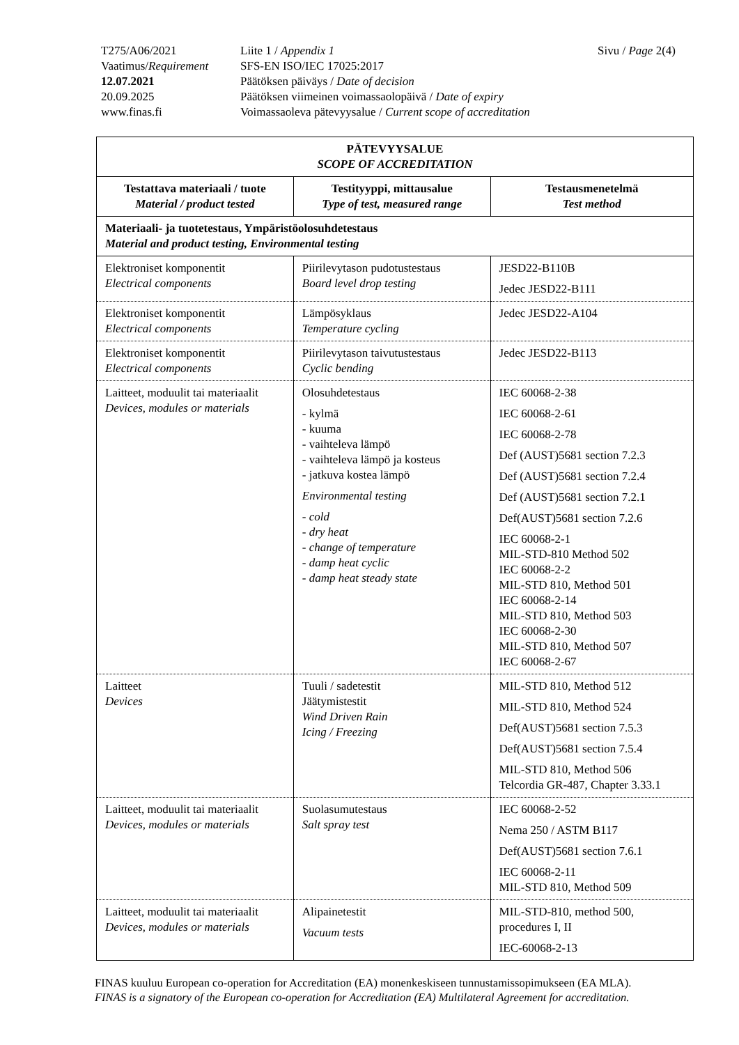| T275/A06/2021 | Liite 1 / Appendix 1 | Sivu / Page 2(4) |
| Vaatimus/ Requirement | SFS-EN ISO/IEC 17025:2017 | |
| 12.07.2021 | Päätöksen päiväys / Date of decision | |
| 20.09.2025 | Päätöksen viimeinen voimassaolopäivä / Date of expiry | |
| www.finas.fi | Voimassaoleva pätevyysalue / Current scope of accreditation | |
| PÄTEVYYSALUE SCOPE OF ACCREDITATION | | |
| --- | --- | --- |
| Testattava materiaali / tuote Material / product tested | Testityyppi, mittausalue Type of test, measured range | Testausmenetelmä Test method |
| Materiaali- ja tuotetestaus, Ympäristöolosuhdetestaus Material and product testing, Environmental testing | | |
| Elektroniset komponentit Electrical components | Piirilevytason pudotustestaus Board level drop testing | JESD22-B110B Jedec JESD22-B111 |
| Elektroniset komponentit Electrical components | Lämpösyklaus Temperature cycling | Jedec JESD22-A104 |
| Elektroniset komponentit Electrical components | Piirilevytason taivutustestaus Cyclic bending | Jedec JESD22-B113 |
| Laitteet, moduulit tai materiaalit Devices, modules or materials | Olosuhdetestaus - kylmä - kuuma - vaihteleva lämpö - vaihteleva lämpö ja kosteus - jatkuva kostea lämpö Environmental testing - cold - dry heat - change of temperature - damp heat cyclic - damp heat steady state | IEC 60068-2-38 IEC 60068-2-61 IEC 60068-2-78 Def (AUST)5681 section 7.2.3 Def (AUST)5681 section 7.2.4 Def (AUST)5681 section 7.2.1 Def(AUST)5681 section 7.2.6 IEC 60068-2-1 MIL-STD-810 Method 502 IEC 60068-2-2 MIL-STD 810, Method 501 IEC 60068-2-14 MIL-STD 810, Method 503 IEC 60068-2-30 MIL-STD 810, Method 507 IEC 60068-2-67 |
| Laitteet Devices | Tuuli / sadetestit Jäätymistestit Wind Driven Rain Icing / Freezing | MIL-STD 810, Method 512 MIL-STD 810, Method 524 Def(AUST)5681 section 7.5.3 Def(AUST)5681 section 7.5.4 MIL-STD 810, Method 506 Telcordia GR-487, Chapter 3.33.1 |
| Laitteet, moduulit tai materiaalit Devices, modules or materials | Suolasumutestaus Salt spray test | IEC 60068-2-52 Nema 250 / ASTM B117 Def(AUST)5681 section 7.6.1 IEC 60068-2-11 MIL-STD 810, Method 509 |
| Laitteet, moduulit tai materiaalit Devices, modules or materials | Alipainetestit Vacuum tests | MIL-STD-810, method 500, procedures I, II IEC-60068-2-13 |
FINAS kuuluu European co-operation for Accreditation (EA) monenkeskiseen tunnustamissopimukseen (EA MLA).
FINAS is a signatory of the European co-operation for Accreditation (EA) Multilateral Agreement for accreditation.